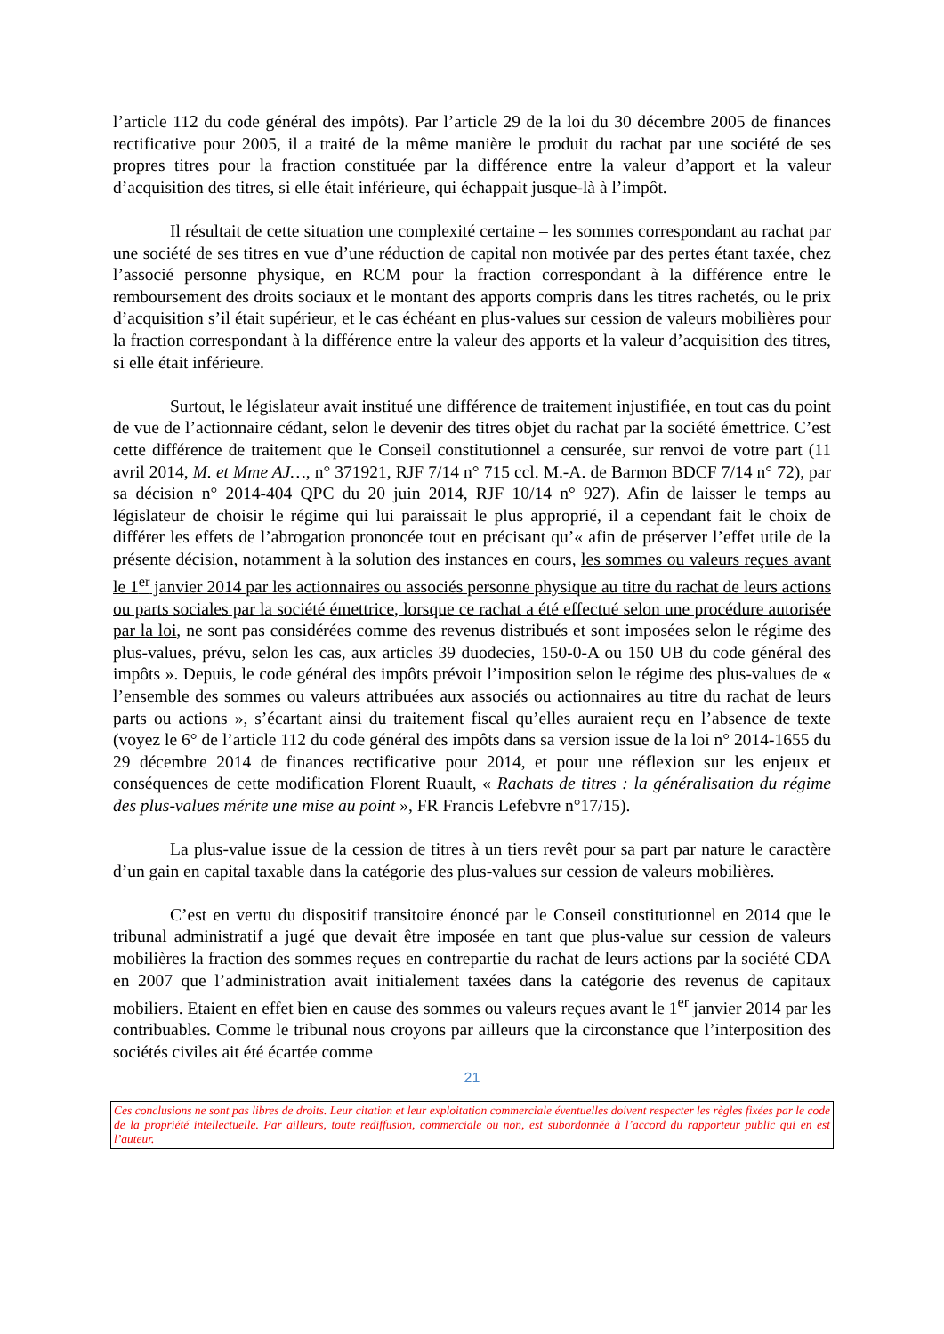l’article 112 du code général des impôts). Par l’article 29 de la loi du 30 décembre 2005 de finances rectificative pour 2005, il a traité de la même manière le produit du rachat par une société de ses propres titres pour la fraction constituée par la différence entre la valeur d’apport et la valeur d’acquisition des titres, si elle était inférieure, qui échappait jusque-là à l’impôt.
Il résultait de cette situation une complexité certaine – les sommes correspondant au rachat par une société de ses titres en vue d’une réduction de capital non motivée par des pertes étant taxée, chez l’associé personne physique, en RCM pour la fraction correspondant à la différence entre le remboursement des droits sociaux et le montant des apports compris dans les titres rachetés, ou le prix d’acquisition s’il était supérieur, et le cas échéant en plus-values sur cession de valeurs mobilières pour la fraction correspondant à la différence entre la valeur des apports et la valeur d’acquisition des titres, si elle était inférieure.
Surtout, le législateur avait institué une différence de traitement injustifiée, en tout cas du point de vue de l’actionnaire cédant, selon le devenir des titres objet du rachat par la société émettrice. C’est cette différence de traitement que le Conseil constitutionnel a censurée, sur renvoi de votre part (11 avril 2014, M. et Mme AJ…, n° 371921, RJF 7/14 n° 715 ccl. M.-A. de Barmon BDCF 7/14 n° 72), par sa décision n° 2014-404 QPC du 20 juin 2014, RJF 10/14 n° 927). Afin de laisser le temps au législateur de choisir le régime qui lui paraissait le plus approprié, il a cependant fait le choix de différer les effets de l’abrogation prononcée tout en précisant qu’« afin de préserver l’effet utile de la présente décision, notamment à la solution des instances en cours, les sommes ou valeurs reçues avant le 1<sup>er</sup> janvier 2014 par les actionnaires ou associés personne physique au titre du rachat de leurs actions ou parts sociales par la société émettrice, lorsque ce rachat a été effectué selon une procédure autorisée par la loi, ne sont pas considérées comme des revenus distribués et sont imposées selon le régime des plus-values, prévu, selon les cas, aux articles 39 duodecies, 150-0-A ou 150 UB du code général des impôts ». Depuis, le code général des impôts prévoit l’imposition selon le régime des plus-values de « l’ensemble des sommes ou valeurs attribuées aux associés ou actionnaires au titre du rachat de leurs parts ou actions », s’écartant ainsi du traitement fiscal qu’elles auraient reçu en l’absence de texte (voyez le 6° de l’article 112 du code général des impôts dans sa version issue de la loi n° 2014-1655 du 29 décembre 2014 de finances rectificative pour 2014, et pour une réflexion sur les enjeux et conséquences de cette modification Florent Ruault, « Rachats de titres : la généralisation du régime des plus-values mérite une mise au point », FR Francis Lefebvre n°17/15).
La plus-value issue de la cession de titres à un tiers revêt pour sa part par nature le caractère d’un gain en capital taxable dans la catégorie des plus-values sur cession de valeurs mobilières.
C’est en vertu du dispositif transitoire énoncé par le Conseil constitutionnel en 2014 que le tribunal administratif a jugé que devait être imposée en tant que plus-value sur cession de valeurs mobilières la fraction des sommes reçues en contrepartie du rachat de leurs actions par la société CDA en 2007 que l’administration avait initialement taxées dans la catégorie des revenus de capitaux mobiliers. Etaient en effet bien en cause des sommes ou valeurs reçues avant le 1<sup>er</sup> janvier 2014 par les contribuables. Comme le tribunal nous croyons par ailleurs que la circonstance que l’interposition des sociétés civiles ait été écartée comme
21
Ces conclusions ne sont pas libres de droits. Leur citation et leur exploitation commerciale éventuelles doivent respecter les règles fixées par le code de la propriété intellectuelle. Par ailleurs, toute rediffusion, commerciale ou non, est subordonnée à l’accord du rapporteur public qui en est l’auteur.